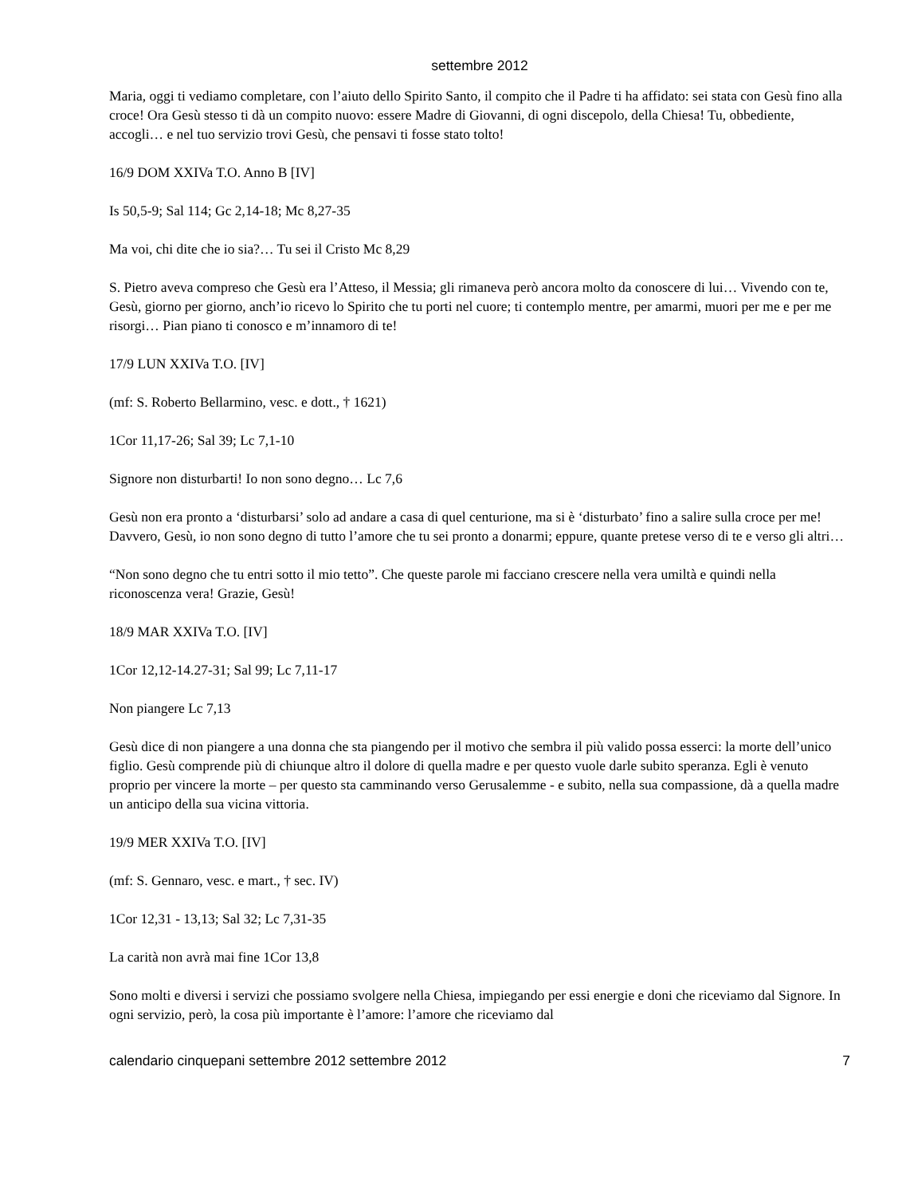settembre 2012
Maria, oggi ti vediamo completare, con l’aiuto dello Spirito Santo, il compito che il Padre ti ha affidato: sei stata con Gesù fino alla croce! Ora Gesù stesso ti dà un compito nuovo: essere Madre di Giovanni, di ogni discepolo, della Chiesa! Tu, obbediente, accogli… e nel tuo servizio trovi Gesù, che pensavi ti fosse stato tolto!
16/9 DOM XXIVa T.O. Anno B [IV]
Is 50,5-9; Sal 114; Gc 2,14-18; Mc 8,27-35
Ma voi, chi dite che io sia?… Tu sei il Cristo Mc 8,29
S. Pietro aveva compreso che Gesù era l’Atteso, il Messia; gli rimaneva però ancora molto da conoscere di lui… Vivendo con te, Gesù, giorno per giorno, anch’io ricevo lo Spirito che tu porti nel cuore; ti contemplo mentre, per amarmi, muori per me e per me risorgi… Pian piano ti conosco e m’innamoro di te!
17/9 LUN XXIVa T.O. [IV]
(mf: S. Roberto Bellarmino, vesc. e dott., † 1621)
1Cor 11,17-26; Sal 39; Lc 7,1-10
Signore non disturbarti! Io non sono degno… Lc 7,6
Gesù non era pronto a ‘disturbarsi’ solo ad andare a casa di quel centurione, ma si è ‘disturbato’ fino a salire sulla croce per me! Davvero, Gesù, io non sono degno di tutto l’amore che tu sei pronto a donarmi; eppure, quante pretese verso di te e verso gli altri…
“Non sono degno che tu entri sotto il mio tetto”. Che queste parole mi facciano crescere nella vera umiltà e quindi nella riconoscenza vera! Grazie, Gesù!
18/9 MAR XXIVa T.O. [IV]
1Cor 12,12-14.27-31; Sal 99; Lc 7,11-17
Non piangere Lc 7,13
Gesù dice di non piangere a una donna che sta piangendo per il motivo che sembra il più valido possa esserci: la morte dell’unico figlio. Gesù comprende più di chiunque altro il dolore di quella madre e per questo vuole darle subito speranza. Egli è venuto proprio per vincere la morte – per questo sta camminando verso Gerusalemme - e subito, nella sua compassione, dà a quella madre un anticipo della sua vicina vittoria.
19/9 MER XXIVa T.O. [IV]
(mf: S. Gennaro, vesc. e mart., † sec. IV)
1Cor 12,31 - 13,13; Sal 32; Lc 7,31-35
La carità non avrà mai fine 1Cor 13,8
Sono molti e diversi i servizi che possiamo svolgere nella Chiesa, impiegando per essi energie e doni che riceviamo dal Signore. In ogni servizio, però, la cosa più importante è l’amore: l’amore che riceviamo dal
calendario cinquepani settembre 2012 settembre 2012 7